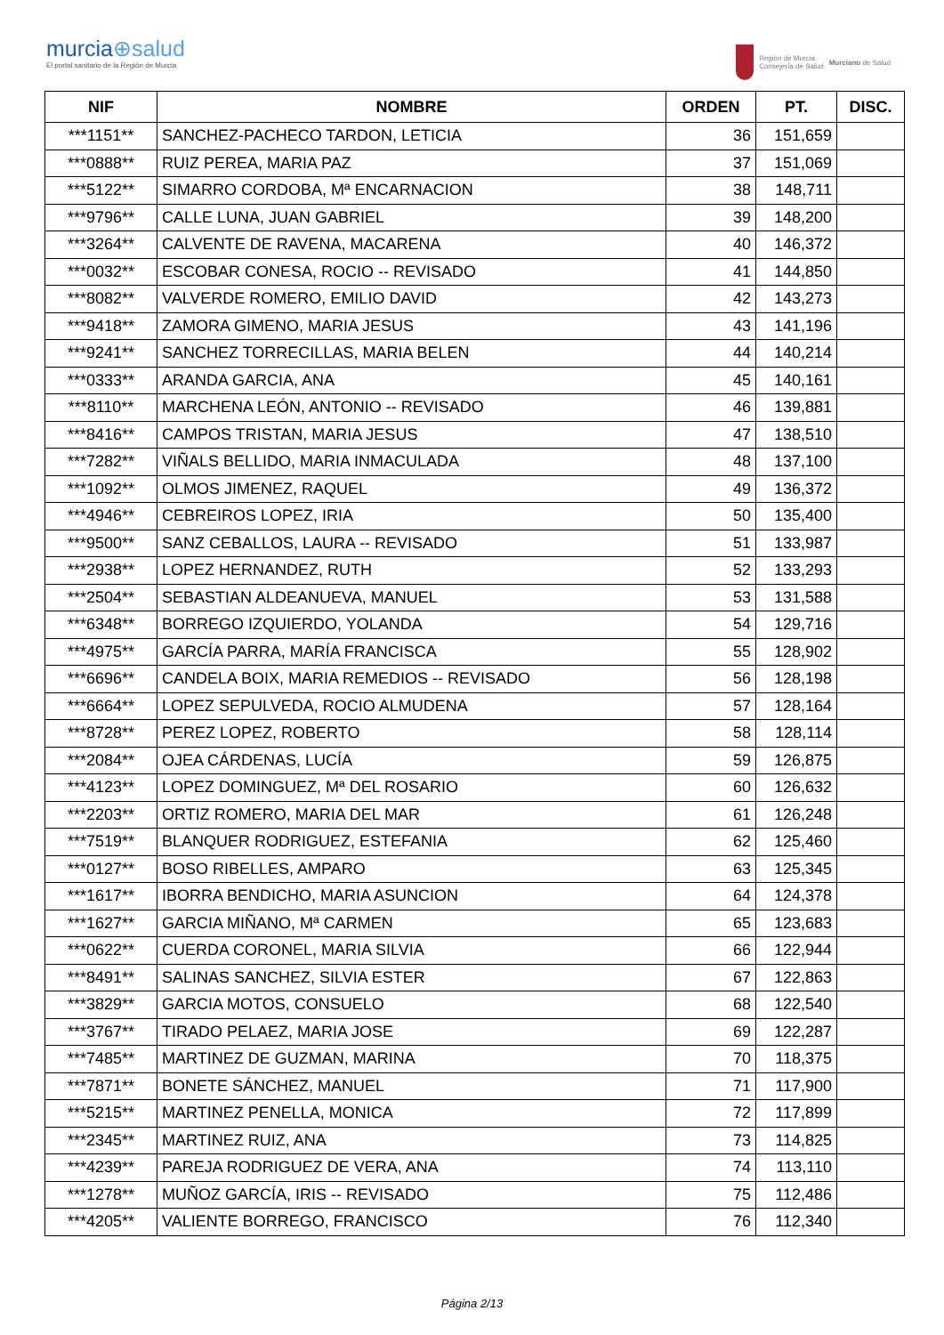murcia⊕salud
El portal sanitario de la Región de Murcia
Región de Murcia
Consejería de Salud
Murciano de Salud
| NIF | NOMBRE | ORDEN | PT. | DISC. |
| --- | --- | --- | --- | --- |
| ***1151** | SANCHEZ-PACHECO TARDON, LETICIA | 36 | 151,659 | |
| ***0888** | RUIZ PEREA, MARIA PAZ | 37 | 151,069 | |
| ***5122** | SIMARRO CORDOBA, Mª ENCARNACION | 38 | 148,711 | |
| ***9796** | CALLE LUNA, JUAN GABRIEL | 39 | 148,200 | |
| ***3264** | CALVENTE DE RAVENA, MACARENA | 40 | 146,372 | |
| ***0032** | ESCOBAR CONESA, ROCIO -- REVISADO | 41 | 144,850 | |
| ***8082** | VALVERDE ROMERO, EMILIO DAVID | 42 | 143,273 | |
| ***9418** | ZAMORA GIMENO, MARIA JESUS | 43 | 141,196 | |
| ***9241** | SANCHEZ TORRECILLAS, MARIA BELEN | 44 | 140,214 | |
| ***0333** | ARANDA GARCIA, ANA | 45 | 140,161 | |
| ***8110** | MARCHENA LEÓN, ANTONIO -- REVISADO | 46 | 139,881 | |
| ***8416** | CAMPOS TRISTAN, MARIA JESUS | 47 | 138,510 | |
| ***7282** | VIÑALS BELLIDO, MARIA INMACULADA | 48 | 137,100 | |
| ***1092** | OLMOS JIMENEZ, RAQUEL | 49 | 136,372 | |
| ***4946** | CEBREIROS LOPEZ, IRIA | 50 | 135,400 | |
| ***9500** | SANZ CEBALLOS, LAURA -- REVISADO | 51 | 133,987 | |
| ***2938** | LOPEZ HERNANDEZ, RUTH | 52 | 133,293 | |
| ***2504** | SEBASTIAN ALDEANUEVA, MANUEL | 53 | 131,588 | |
| ***6348** | BORREGO IZQUIERDO, YOLANDA | 54 | 129,716 | |
| ***4975** | GARCÍA PARRA, MARÍA FRANCISCA | 55 | 128,902 | |
| ***6696** | CANDELA BOIX, MARIA REMEDIOS -- REVISADO | 56 | 128,198 | |
| ***6664** | LOPEZ SEPULVEDA, ROCIO ALMUDENA | 57 | 128,164 | |
| ***8728** | PEREZ LOPEZ, ROBERTO | 58 | 128,114 | |
| ***2084** | OJEA CÁRDENAS, LUCÍA | 59 | 126,875 | |
| ***4123** | LOPEZ DOMINGUEZ, Mª DEL ROSARIO | 60 | 126,632 | |
| ***2203** | ORTIZ ROMERO, MARIA DEL MAR | 61 | 126,248 | |
| ***7519** | BLANQUER RODRIGUEZ, ESTEFANIA | 62 | 125,460 | |
| ***0127** | BOSO RIBELLES, AMPARO | 63 | 125,345 | |
| ***1617** | IBORRA BENDICHO, MARIA ASUNCION | 64 | 124,378 | |
| ***1627** | GARCIA MIÑANO, Mª CARMEN | 65 | 123,683 | |
| ***0622** | CUERDA CORONEL, MARIA SILVIA | 66 | 122,944 | |
| ***8491** | SALINAS SANCHEZ, SILVIA ESTER | 67 | 122,863 | |
| ***3829** | GARCIA MOTOS, CONSUELO | 68 | 122,540 | |
| ***3767** | TIRADO PELAEZ, MARIA JOSE | 69 | 122,287 | |
| ***7485** | MARTINEZ DE GUZMAN, MARINA | 70 | 118,375 | |
| ***7871** | BONETE SÁNCHEZ, MANUEL | 71 | 117,900 | |
| ***5215** | MARTINEZ PENELLA, MONICA | 72 | 117,899 | |
| ***2345** | MARTINEZ RUIZ, ANA | 73 | 114,825 | |
| ***4239** | PAREJA RODRIGUEZ DE VERA, ANA | 74 | 113,110 | |
| ***1278** | MUÑOZ GARCÍA, IRIS -- REVISADO | 75 | 112,486 | |
| ***4205** | VALIENTE BORREGO, FRANCISCO | 76 | 112,340 | |
Página 2/13